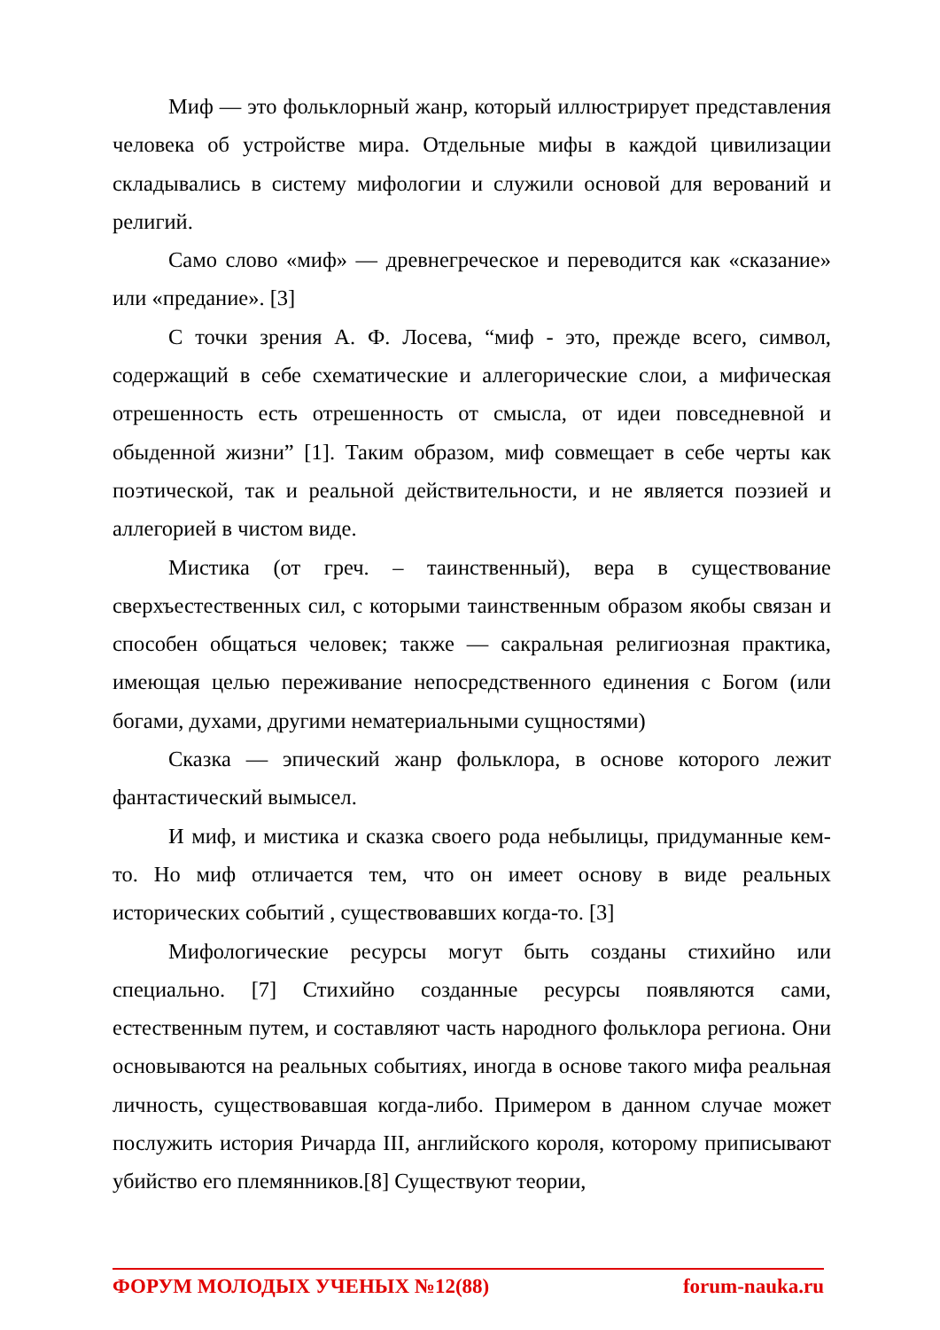Миф — это фольклорный жанр, который иллюстрирует представления человека об устройстве мира. Отдельные мифы в каждой цивилизации складывались в систему мифологии и служили основой для верований и религий.
Само слово «миф» — древнегреческое и переводится как «сказание» или «предание». [3]
С точки зрения А. Ф. Лосева, “миф - это, прежде всего, символ, содержащий в себе схематические и аллегорические слои, а мифическая отрешенность есть отрешенность от смысла, от идеи повседневной и обыденной жизни” [1]. Таким образом, миф совмещает в себе черты как поэтической, так и реальной действительности, и не является поэзией и аллегорией в чистом виде.
Мистика (от греч. – таинственный), вера в существование сверхъестественных сил, с которыми таинственным образом якобы связан и способен общаться человек; также — сакральная религиозная практика, имеющая целью переживание непосредственного единения с Богом (или богами, духами, другими нематериальными сущностями)
Сказка — эпический жанр фольклора, в основе которого лежит фантастический вымысел.
И миф, и мистика и сказка своего рода небылицы, придуманные кем-то. Но миф отличается тем, что он имеет основу в виде реальных исторических событий , существовавших когда-то. [3]
Мифологические ресурсы могут быть созданы стихийно или специально. [7] Стихийно созданные ресурсы появляются сами, естественным путем, и составляют часть народного фольклора региона. Они основываются на реальных событиях, иногда в основе такого мифа реальная личность, существовавшая когда-либо. Примером в данном случае может послужить история Ричарда III, английского короля, которому приписывают убийство его племянников.[8] Существуют теории,
ФОРУМ МОЛОДЫХ УЧЕНЫХ №12(88) forum-nauka.ru